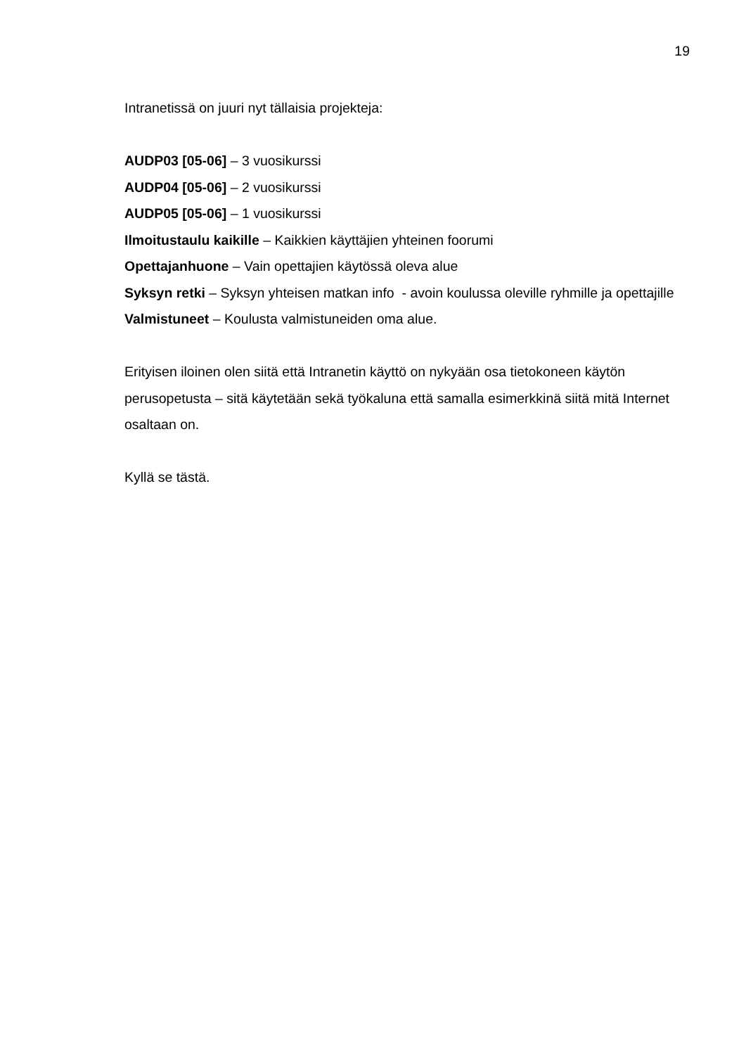19
Intranetissä on juuri nyt tällaisia projekteja:
AUDP03 [05-06] – 3 vuosikurssi
AUDP04 [05-06] – 2 vuosikurssi
AUDP05 [05-06] – 1 vuosikurssi
Ilmoitustaulu kaikille – Kaikkien käyttäjien yhteinen foorumi
Opettajanhuone – Vain opettajien käytössä oleva alue
Syksyn retki – Syksyn yhteisen matkan info - avoin koulussa oleville ryhmille ja opettajille
Valmistuneet – Koulusta valmistuneiden oma alue.
Erityisen iloinen olen siitä että Intranetin käyttö on nykyään osa tietokoneen käytön perusopetusta – sitä käytetään sekä työkaluna että samalla esimerkkinä siitä mitä Internet osaltaan on.
Kyllä se tästä.